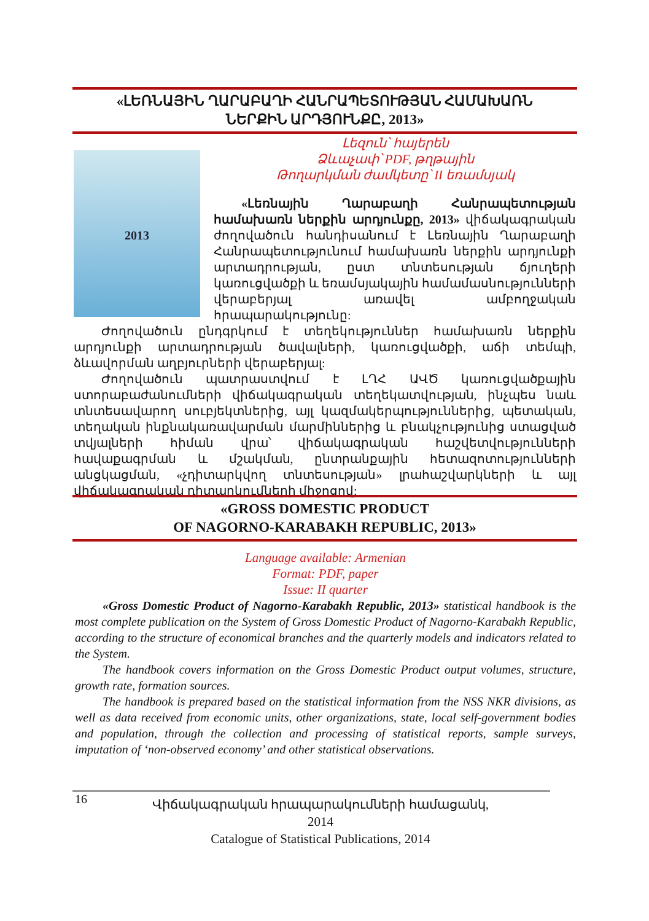«ԼԵՌՆԱՅԻՆ ՂԱՐԱԲԱՂԻ ՀԱՆՐԱՊԵՏՈՒԹՅԱՆ ՀԱՄԱԽԱՌՆ
ՆԵՐՔԻՆ ԱՐԴՅՈՒՆՔԸ, 2013»
Լեզուն՝ հայերեն
Ձևաչափ՝ PDF, թղթային
Թողարկման ժամկետը՝ II եռամսյակ
2013
«Լեռնային Ղարաբաղի Հանրապետության համախառն ներքին արդյունքը, 2013» վիճակագրական ժողովածուն հանդիսանում է Լեռնային Ղարաբաղի Հանրապետությունում համախառն ներքին արդյունքի արտադրության, ըստ տնտեսության ճյուղերի կառուցվածքի և եռամսյակային համամասնությունների վերաբերյալ առավել ամբողջական հրապարակությունը:
Ժողովածուն ընդգրկում է տեղեկություններ համախառն ներքին արդյունքի արտադրության ծավալների, կառուցվածքի, աճի տեմպի, ձևավորման աղբյուրների վերաբերյալ:
Ժողովածուն պատրաստվում է ԼՂՀ ԱՎԾ կառուցվածքային ստորաբաժանումների վիճակագրական տեղեկատվության, ինչպես նաև տնտեսավարող սուբյեկտներից, այլ կազմակերպություններից, պետական, տեղական ինքնակառավարման մարմիններից և բնակչությունից ստացված տվյալների հիման վրա՝ վիճակագրական հաշվետվությունների հավաքագրման և մշակման, ընտրանքային հետազոտությունների անցկացման, «չդիտարկվող տնտեսության» լրահաշվարկների և այլ վիճակագրական դիտարկումների միջոցով:
«GROSS DOMESTIC PRODUCT
OF NAGORNO-KARABAKH REPUBLIC, 2013»
Language available: Armenian
Format: PDF, paper
Issue: II quarter
«Gross Domestic Product of Nagorno-Karabakh Republic, 2013» statistical handbook is the most complete publication on the System of Gross Domestic Product of Nagorno-Karabakh Republic, according to the structure of economical branches and the quarterly models and indicators related to the System.
The handbook covers information on the Gross Domestic Product output volumes, structure, growth rate, formation sources.
The handbook is prepared based on the statistical information from the NSS NKR divisions, as well as data received from economic units, other organizations, state, local self-government bodies and population, through the collection and processing of statistical reports, sample surveys, imputation of ‘non-observed economy’ and other statistical observations.
16
Վիճակագրական հրապարակումների համացանկ, 2014
Catalogue of Statistical Publications, 2014